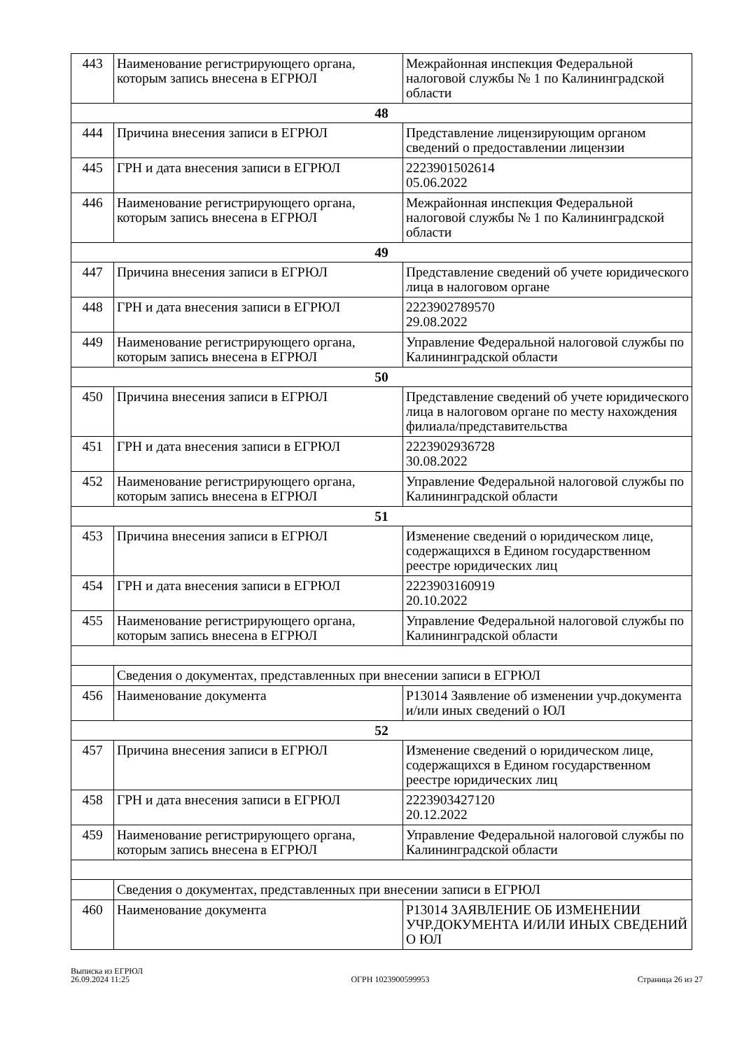| 443 | Наименование регистрирующего органа, которым запись внесена в ЕГРЮЛ | Межрайонная инспекция Федеральной налоговой службы № 1 по Калининградской области |
| 48 | | |
| 444 | Причина внесения записи в ЕГРЮЛ | Представление лицензирующим органом сведений о предоставлении лицензии |
| 445 | ГРН и дата внесения записи в ЕГРЮЛ | 2223901502614 05.06.2022 |
| 446 | Наименование регистрирующего органа, которым запись внесена в ЕГРЮЛ | Межрайонная инспекция Федеральной налоговой службы № 1 по Калининградской области |
| 49 | | |
| 447 | Причина внесения записи в ЕГРЮЛ | Представление сведений об учете юридического лица в налоговом органе |
| 448 | ГРН и дата внесения записи в ЕГРЮЛ | 2223902789570 29.08.2022 |
| 449 | Наименование регистрирующего органа, которым запись внесена в ЕГРЮЛ | Управление Федеральной налоговой службы по Калининградской области |
| 50 | | |
| 450 | Причина внесения записи в ЕГРЮЛ | Представление сведений об учете юридического лица в налоговом органе по месту нахождения филиала/представительства |
| 451 | ГРН и дата внесения записи в ЕГРЮЛ | 2223902936728 30.08.2022 |
| 452 | Наименование регистрирующего органа, которым запись внесена в ЕГРЮЛ | Управление Федеральной налоговой службы по Калининградской области |
| 51 | | |
| 453 | Причина внесения записи в ЕГРЮЛ | Изменение сведений о юридическом лице, содержащихся в Едином государственном реестре юридических лиц |
| 454 | ГРН и дата внесения записи в ЕГРЮЛ | 2223903160919 20.10.2022 |
| 455 | Наименование регистрирующего органа, которым запись внесена в ЕГРЮЛ | Управление Федеральной налоговой службы по Калининградской области |
| | Сведения о документах, представленных при внесении записи в ЕГРЮЛ | |
| 456 | Наименование документа | Р13014 Заявление об изменении учр.документа и/или иных сведений о ЮЛ |
| 52 | | |
| 457 | Причина внесения записи в ЕГРЮЛ | Изменение сведений о юридическом лице, содержащихся в Едином государственном реестре юридических лиц |
| 458 | ГРН и дата внесения записи в ЕГРЮЛ | 2223903427120 20.12.2022 |
| 459 | Наименование регистрирующего органа, которым запись внесена в ЕГРЮЛ | Управление Федеральной налоговой службы по Калининградской области |
| | Сведения о документах, представленных при внесении записи в ЕГРЮЛ | |
| 460 | Наименование документа | Р13014 ЗАЯВЛЕНИЕ ОБ ИЗМЕНЕНИИ УЧР.ДОКУМЕНТА И/ИЛИ ИНЫХ СВЕДЕНИЙ О ЮЛ |
Выписка из ЕГРЮЛ
26.09.2024 11:25
ОГРН 1023900599953
Страница 26 из 27